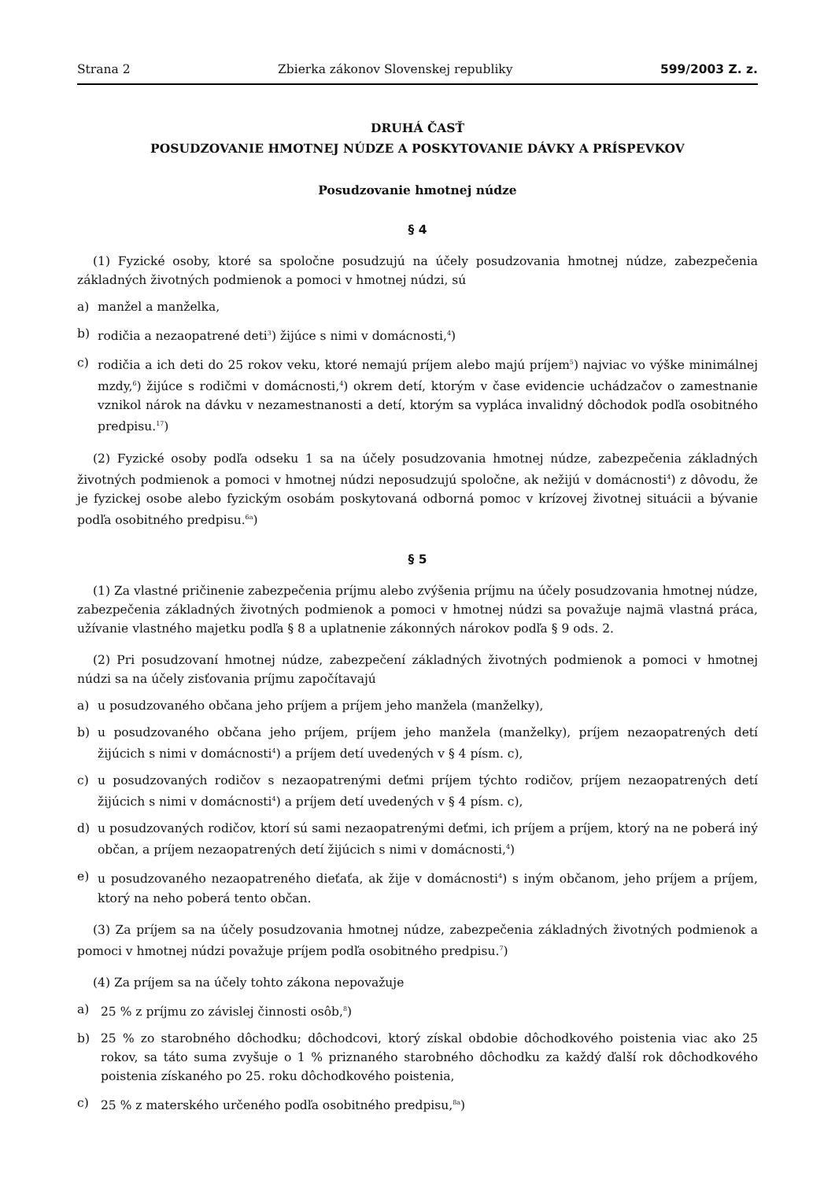Strana 2 Zbierka zákonov Slovenskej republiky 599/2003 Z. z.
DRUHÁ ČASŤ
POSUDZOVANIE HMOTNEJ NÚDZE A POSKYTOVANIE DÁVKY A PRÍSPEVKOV
Posudzovanie hmotnej núdze
§ 4
(1) Fyzické osoby, ktoré sa spoločne posudzujú na účely posudzovania hmotnej núdze, zabezpečenia základných životných podmienok a pomoci v hmotnej núdzi, sú
a) manžel a manželka,
b) rodičia a nezaopatrené deti<sup>3</sup>) žijúce s nimi v domácnosti,<sup>4</sup>)
c) rodičia a ich deti do 25 rokov veku, ktoré nemajú príjem alebo majú príjem<sup>5</sup>) najviac vo výške minimálnej mzdy,<sup>6</sup>) žijúce s rodičmi v domácnosti,<sup>4</sup>) okrem detí, ktorým v čase evidencie uchádzačov o zamestnanie vznikol nárok na dávku v nezamestnanosti a detí, ktorým sa vypláca invalidný dôchodok podľa osobitného predpisu.<sup>17</sup>)
(2) Fyzické osoby podľa odseku 1 sa na účely posudzovania hmotnej núdze, zabezpečenia základných životných podmienok a pomoci v hmotnej núdzi neposudzujú spoločne, ak nežijú v domácnosti<sup>4</sup>) z dôvodu, že je fyzickej osobe alebo fyzickým osobám poskytovaná odborná pomoc v krízovej životnej situácii a bývanie podľa osobitného predpisu.<sup>6a</sup>)
§ 5
(1) Za vlastné pričinenie zabezpečenia príjmu alebo zvýšenia príjmu na účely posudzovania hmotnej núdze, zabezpečenia základných životných podmienok a pomoci v hmotnej núdzi sa považuje najmä vlastná práca, užívanie vlastného majetku podľa § 8 a uplatnenie zákonných nárokov podľa § 9 ods. 2.
(2) Pri posudzovaní hmotnej núdze, zabezpečení základných životných podmienok a pomoci v hmotnej núdzi sa na účely zisťovania príjmu započítavajú
a) u posudzovaného občana jeho príjem a príjem jeho manžela (manželky),
b) u posudzovaného občana jeho príjem, príjem jeho manžela (manželky), príjem nezaopatrených detí žijúcich s nimi v domácnosti<sup>4</sup>) a príjem detí uvedených v § 4 písm. c),
c) u posudzovaných rodičov s nezaopatrenými deťmi príjem týchto rodičov, príjem nezaopatrených detí žijúcich s nimi v domácnosti<sup>4</sup>) a príjem detí uvedených v § 4 písm. c),
d) u posudzovaných rodičov, ktorí sú sami nezaopatrenými deťmi, ich príjem a príjem, ktorý na ne poberá iný občan, a príjem nezaopatrených detí žijúcich s nimi v domácnosti,<sup>4</sup>)
e) u posudzovaného nezaopatreného dieťaťa, ak žije v domácnosti<sup>4</sup>) s iným občanom, jeho príjem a príjem, ktorý na neho poberá tento občan.
(3) Za príjem sa na účely posudzovania hmotnej núdze, zabezpečenia základných životných podmienok a pomoci v hmotnej núdzi považuje príjem podľa osobitného predpisu.<sup>7</sup>)
(4) Za príjem sa na účely tohto zákona nepovažuje
a) 25 % z príjmu zo závislej činnosti osôb,<sup>8</sup>)
b) 25 % zo starobného dôchodku; dôchodcovi, ktorý získal obdobie dôchodkového poistenia viac ako 25 rokov, sa táto suma zvyšuje o 1 % priznaného starobného dôchodku za každý ďalší rok dôchodkového poistenia získaného po 25. roku dôchodkového poistenia,
c) 25 % z materského určeného podľa osobitného predpisu,<sup>8a</sup>)